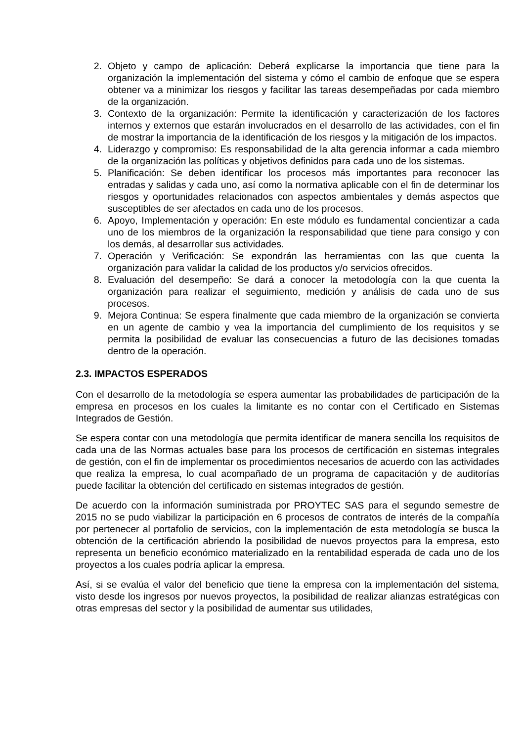2. Objeto y campo de aplicación: Deberá explicarse la importancia que tiene para la organización la implementación del sistema y cómo el cambio de enfoque que se espera obtener va a minimizar los riesgos y facilitar las tareas desempeñadas por cada miembro de la organización.
3. Contexto de la organización: Permite la identificación y caracterización de los factores internos y externos que estarán involucrados en el desarrollo de las actividades, con el fin de mostrar la importancia de la identificación de los riesgos y la mitigación de los impactos.
4. Liderazgo y compromiso: Es responsabilidad de la alta gerencia informar a cada miembro de la organización las políticas y objetivos definidos para cada uno de los sistemas.
5. Planificación: Se deben identificar los procesos más importantes para reconocer las entradas y salidas y cada uno, así como la normativa aplicable con el fin de determinar los riesgos y oportunidades relacionados con aspectos ambientales y demás aspectos que susceptibles de ser afectados en cada uno de los procesos.
6. Apoyo, Implementación y operación: En este módulo es fundamental concientizar a cada uno de los miembros de la organización la responsabilidad que tiene para consigo y con los demás, al desarrollar sus actividades.
7. Operación y Verificación: Se expondrán las herramientas con las que cuenta la organización para validar la calidad de los productos y/o servicios ofrecidos.
8. Evaluación del desempeño: Se dará a conocer la metodología con la que cuenta la organización para realizar el seguimiento, medición y análisis de cada uno de sus procesos.
9. Mejora Continua: Se espera finalmente que cada miembro de la organización se convierta en un agente de cambio y vea la importancia del cumplimiento de los requisitos y se permita la posibilidad de evaluar las consecuencias a futuro de las decisiones tomadas dentro de la operación.
2.3. IMPACTOS ESPERADOS
Con el desarrollo de la metodología se espera aumentar las probabilidades de participación de la empresa en procesos en los cuales la limitante es no contar con el Certificado en Sistemas Integrados de Gestión.
Se espera contar con una metodología que permita identificar de manera sencilla los requisitos de cada una de las Normas actuales base para los procesos de certificación en sistemas integrales de gestión, con el fin de implementar os procedimientos necesarios de acuerdo con las actividades que realiza la empresa, lo cual acompañado de un programa de capacitación y de auditorías puede facilitar la obtención del certificado en sistemas integrados de gestión.
De acuerdo con la información suministrada por PROYTEC SAS para el segundo semestre de 2015 no se pudo viabilizar la participación en 6 procesos de contratos de interés de la compañía por pertenecer al portafolio de servicios, con la implementación de esta metodología se busca la obtención de la certificación abriendo la posibilidad de nuevos proyectos para la empresa, esto representa un beneficio económico materializado en la rentabilidad esperada de cada uno de los proyectos a los cuales podría aplicar la empresa.
Así, si se evalúa el valor del beneficio que tiene la empresa con la implementación del sistema, visto desde los ingresos por nuevos proyectos, la posibilidad de realizar alianzas estratégicas con otras empresas del sector y la posibilidad de aumentar sus utilidades,